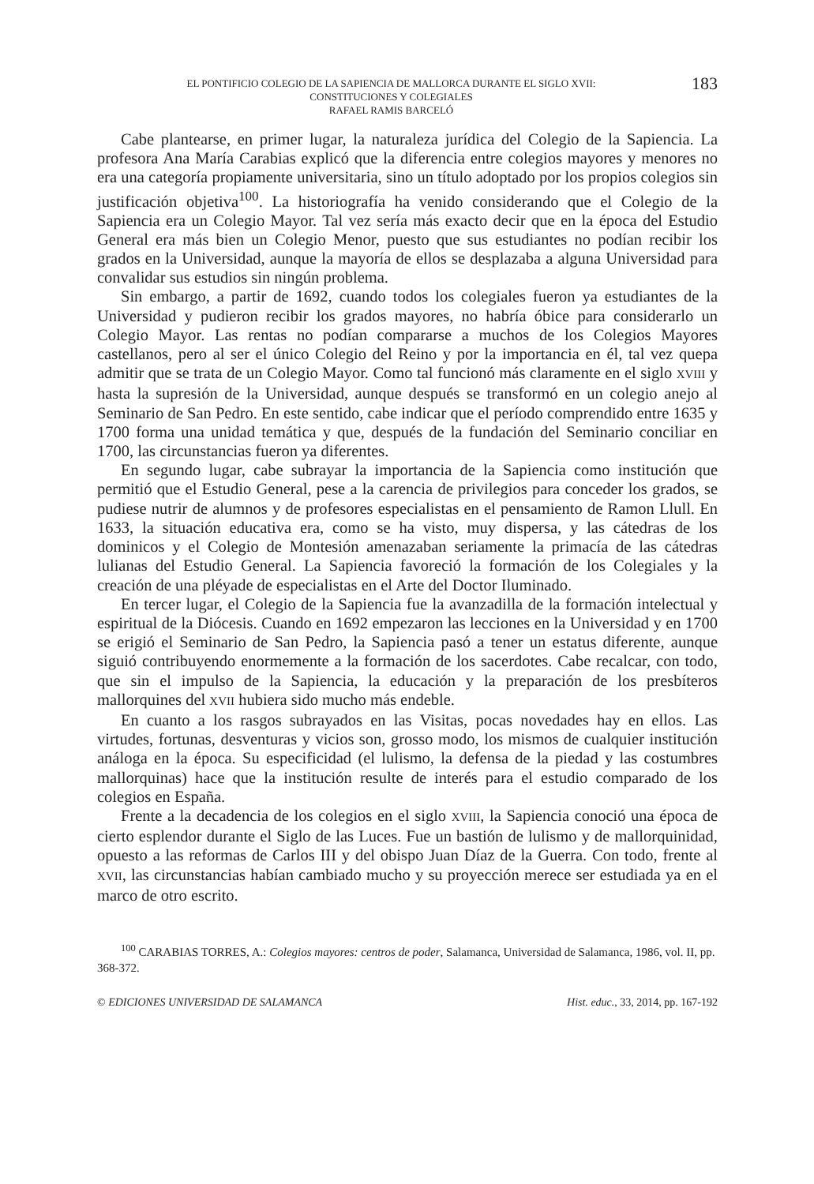EL PONTIFICIO COLEGIO DE LA SAPIENCIA DE MALLORCA DURANTE EL SIGLO XVII:
CONSTITUCIONES Y COLEGIALES
RAFAEL RAMIS BARCELÓ
183
Cabe plantearse, en primer lugar, la naturaleza jurídica del Colegio de la Sapiencia. La profesora Ana María Carabias explicó que la diferencia entre colegios mayores y menores no era una categoría propiamente universitaria, sino un título adoptado por los propios colegios sin justificación objetiva<sup>100</sup>. La historiografía ha venido considerando que el Colegio de la Sapiencia era un Colegio Mayor. Tal vez sería más exacto decir que en la época del Estudio General era más bien un Colegio Menor, puesto que sus estudiantes no podían recibir los grados en la Universidad, aunque la mayoría de ellos se desplazaba a alguna Universidad para convalidar sus estudios sin ningún problema.
Sin embargo, a partir de 1692, cuando todos los colegiales fueron ya estudiantes de la Universidad y pudieron recibir los grados mayores, no habría óbice para considerarlo un Colegio Mayor. Las rentas no podían compararse a muchos de los Colegios Mayores castellanos, pero al ser el único Colegio del Reino y por la importancia en él, tal vez quepa admitir que se trata de un Colegio Mayor. Como tal funcionó más claramente en el siglo XVIII y hasta la supresión de la Universidad, aunque después se transformó en un colegio anejo al Seminario de San Pedro. En este sentido, cabe indicar que el período comprendido entre 1635 y 1700 forma una unidad temática y que, después de la fundación del Seminario conciliar en 1700, las circunstancias fueron ya diferentes.
En segundo lugar, cabe subrayar la importancia de la Sapiencia como institución que permitió que el Estudio General, pese a la carencia de privilegios para conceder los grados, se pudiese nutrir de alumnos y de profesores especialistas en el pensamiento de Ramon Llull. En 1633, la situación educativa era, como se ha visto, muy dispersa, y las cátedras de los dominicos y el Colegio de Montesión amenazaban seriamente la primacía de las cátedras lulianas del Estudio General. La Sapiencia favoreció la formación de los Colegiales y la creación de una pléyade de especialistas en el Arte del Doctor Iluminado.
En tercer lugar, el Colegio de la Sapiencia fue la avanzadilla de la formación intelectual y espiritual de la Diócesis. Cuando en 1692 empezaron las lecciones en la Universidad y en 1700 se erigió el Seminario de San Pedro, la Sapiencia pasó a tener un estatus diferente, aunque siguió contribuyendo enormemente a la formación de los sacerdotes. Cabe recalcar, con todo, que sin el impulso de la Sapiencia, la educación y la preparación de los presbíteros mallorquines del XVII hubiera sido mucho más endeble.
En cuanto a los rasgos subrayados en las Visitas, pocas novedades hay en ellos. Las virtudes, fortunas, desventuras y vicios son, grosso modo, los mismos de cualquier institución análoga en la época. Su especificidad (el lulismo, la defensa de la piedad y las costumbres mallorquinas) hace que la institución resulte de interés para el estudio comparado de los colegios en España.
Frente a la decadencia de los colegios en el siglo XVIII, la Sapiencia conoció una época de cierto esplendor durante el Siglo de las Luces. Fue un bastión de lulismo y de mallorquinidad, opuesto a las reformas de Carlos III y del obispo Juan Díaz de la Guerra. Con todo, frente al XVII, las circunstancias habían cambiado mucho y su proyección merece ser estudiada ya en el marco de otro escrito.
<sup>100</sup> CARABIAS TORRES, A.: Colegios mayores: centros de poder, Salamanca, Universidad de Salamanca, 1986, vol. II, pp. 368-372.
© EDICIONES UNIVERSIDAD DE SALAMANCA Hist. educ., 33, 2014, pp. 167-192